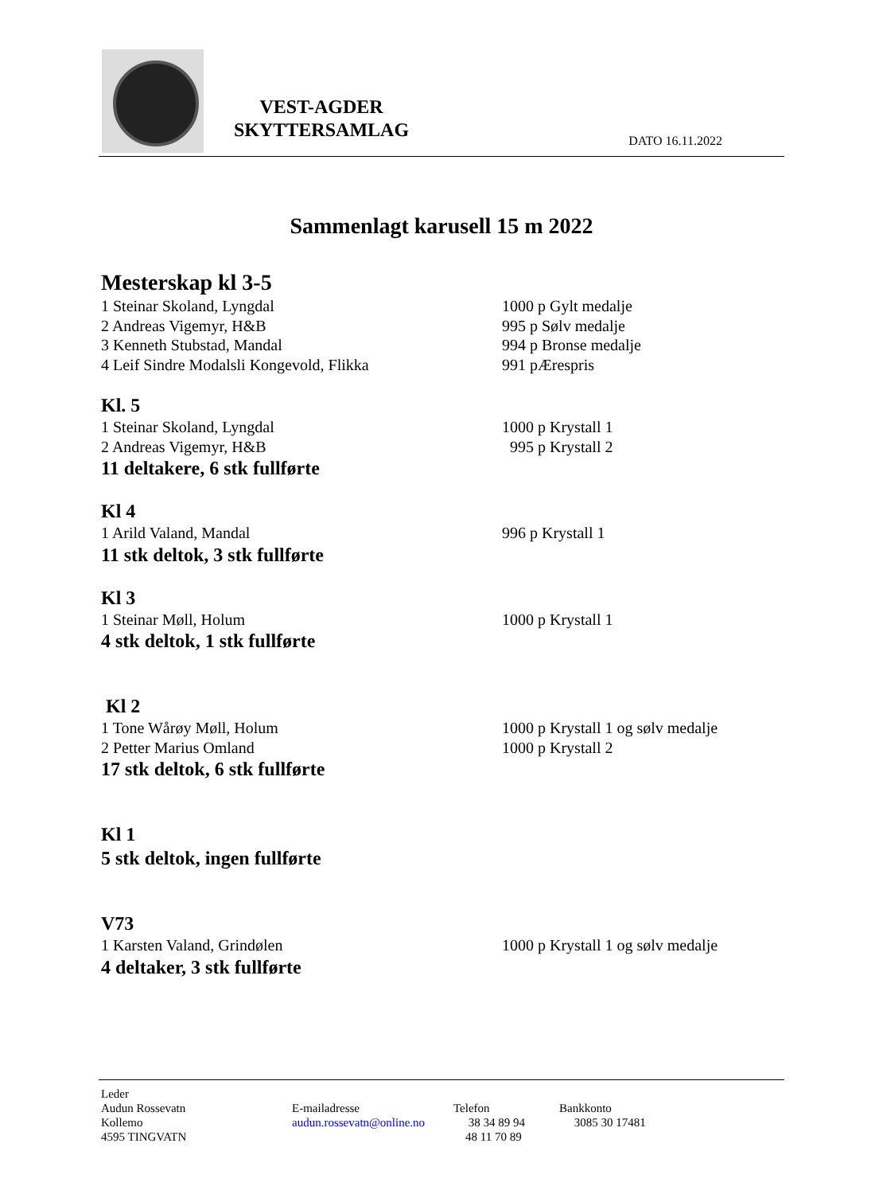VEST-AGDER
SKYTTERSAMLAG
DATO 16.11.2022
Sammenlagt karusell 15 m 2022
Mesterskap kl 3-5
1 Steinar Skoland, Lyngdal 1000 p Gylt medalje
2 Andreas Vigemyr, H&B 995 p Sølv medalje
3 Kenneth Stubstad, Mandal 994 p Bronse medalje
4 Leif Sindre Modalsli Kongevold, Flikka 991 pÆrespris
Kl. 5
1 Steinar Skoland, Lyngdal 1000 p Krystall 1
2 Andreas Vigemyr, H&B 995 p Krystall 2
11 deltakere, 6 stk fullførte
Kl 4
1 Arild Valand, Mandal 996 p Krystall 1
11 stk deltok, 3 stk fullførte
Kl 3
1 Steinar Møll, Holum 1000 p Krystall 1
4 stk deltok, 1 stk fullførte
Kl 2
1 Tone Wårøy Møll, Holum 1000 p Krystall 1 og sølv medalje
2 Petter Marius Omland 1000 p Krystall 2
17 stk deltok, 6 stk fullførte
Kl 1
5 stk deltok, ingen fullførte
V73
1 Karsten Valand, Grindølen 1000 p Krystall 1 og sølv medalje
4 deltaker, 3 stk fullførte
Leder
Audun Rossevatn
Kollemo
4595 TINGVATN
E-mailadresse
audun.rossevatn@online.no
Telefon
38 34 89 94
48 11 70 89
Bankkonto
3085 30 17481